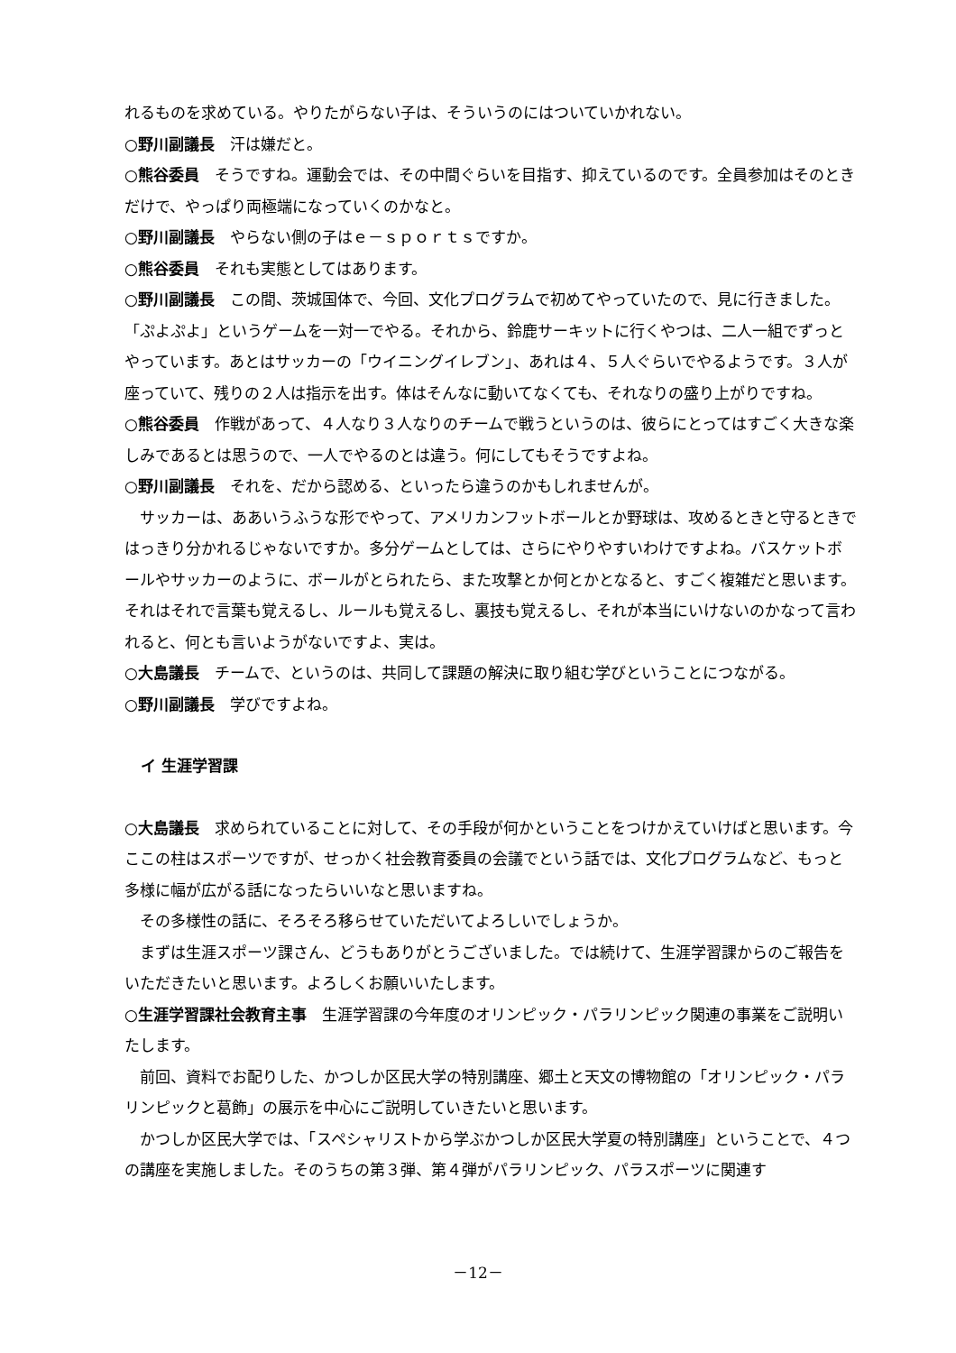れるものを求めている。やりたがらない子は、そういうのにはついていかれない。
○野川副議長　汗は嫌だと。
○熊谷委員　そうですね。運動会では、その中間ぐらいを目指す、抑えているのです。全員参加はそのときだけで、やっぱり両極端になっていくのかなと。
○野川副議長　やらない側の子はｅ－ｓｐｏｒｔｓですか。
○熊谷委員　それも実態としてはあります。
○野川副議長　この間、茨城国体で、今回、文化プログラムで初めてやっていたので、見に行きました。「ぷよぷよ」というゲームを一対一でやる。それから、鈴鹿サーキットに行くやつは、二人一組でずっとやっています。あとはサッカーの「ウイニングイレブン」、あれは４、５人ぐらいでやるようです。３人が座っていて、残りの２人は指示を出す。体はそんなに動いてなくても、それなりの盛り上がりですね。
○熊谷委員　作戦があって、４人なり３人なりのチームで戦うというのは、彼らにとってはすごく大きな楽しみであるとは思うので、一人でやるのとは違う。何にしてもそうですよね。
○野川副議長　それを、だから認める、といったら違うのかもしれませんが。
サッカーは、ああいうふうな形でやって、アメリカンフットボールとか野球は、攻めるときと守るときではっきり分かれるじゃないですか。多分ゲームとしては、さらにやりやすいわけですよね。バスケットボールやサッカーのように、ボールがとられたら、また攻撃とか何とかとなると、すごく複雑だと思います。それはそれで言葉も覚えるし、ルールも覚えるし、裏技も覚えるし、それが本当にいけないのかなって言われると、何とも言いようがないですよ、実は。
○大島議長　チームで、というのは、共同して課題の解決に取り組む学びということにつながる。
○野川副議長　学びですよね。
イ 生涯学習課
○大島議長　求められていることに対して、その手段が何かということをつけかえていけばと思います。今ここの柱はスポーツですが、せっかく社会教育委員の会議でという話では、文化プログラムなど、もっと多様に幅が広がる話になったらいいなと思いますね。
その多様性の話に、そろそろ移らせていただいてよろしいでしょうか。
まずは生涯スポーツ課さん、どうもありがとうございました。では続けて、生涯学習課からのご報告をいただきたいと思います。よろしくお願いいたします。
○生涯学習課社会教育主事　生涯学習課の今年度のオリンピック・パラリンピック関連の事業をご説明いたします。
前回、資料でお配りした、かつしか区民大学の特別講座、郷土と天文の博物館の「オリンピック・パラリンピックと葛飾」の展示を中心にご説明していきたいと思います。
かつしか区民大学では、「スペシャリストから学ぶかつしか区民大学夏の特別講座」ということで、４つの講座を実施しました。そのうちの第３弾、第４弾がパラリンピック、パラスポーツに関連す
－12－